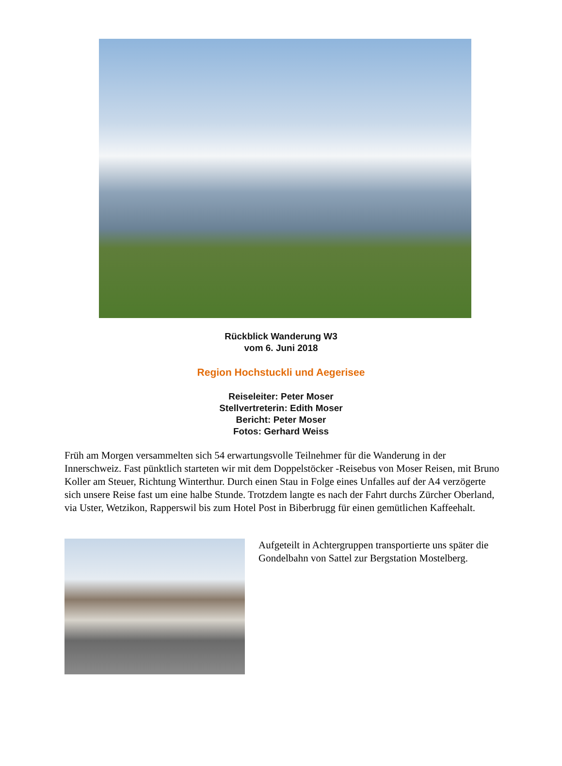Rückblick Wanderung W3
vom 6. Juni 2018
Region Hochstuckli und Aegerisee
Reiseleiter: Peter Moser
Stellvertreterin: Edith Moser
Bericht: Peter Moser
Fotos: Gerhard Weiss
Früh am Morgen versammelten sich 54 erwartungsvolle Teilnehmer für die Wanderung in der Innerschweiz. Fast pünktlich starteten wir mit dem Doppelstöcker -Reisebus von Moser Reisen, mit Bruno Koller am Steuer, Richtung Winterthur. Durch einen Stau in Folge eines Unfalles auf der A4 verzögerte sich unsere Reise fast um eine halbe Stunde. Trotzdem langte es nach der Fahrt durchs Zürcher Oberland, via Uster, Wetzikon, Rapperswil bis zum Hotel Post in Biberbrugg für einen gemütlichen Kaffeehalt.
Aufgeteilt in Achtergruppen transportierte uns später die Gondelbahn von Sattel zur Bergstation Mostelberg.